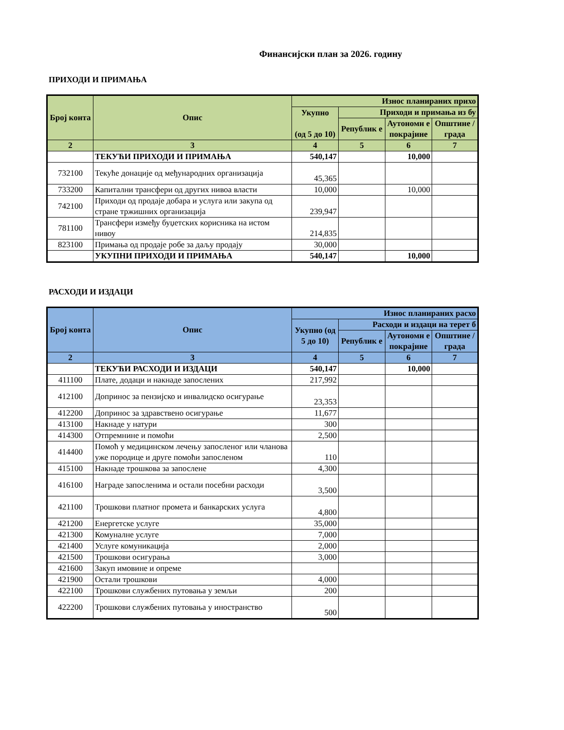Финансијски план за 2026. годину
ПРИХОДИ И ПРИМАЊА
| Број конта | Опис | Износ планираних прихо | | | |
| --- | --- | --- | --- | --- | --- |
| | | Укупно (од 5 до 10) | Приходи и примања из бу | | |
| | | | Републик е | Аутономн е покрајине | Општине / града |
| 2 | 3 | 4 | 5 | 6 | 7 |
| | ТЕКУЋИ ПРИХОДИ И ПРИМАЊА | 540,147 | | 10,000 | |
| 732100 | Текуће донације од међународних организација | 45,365 | | | |
| 733200 | Капитални трансфери од других нивоа власти | 10,000 | | 10,000 | |
| 742100 | Приходи од продаје добара и услуга или закупа од стране тржишних организација | 239,947 | | | |
| 781100 | Трансфери између буџетских корисника на истом нивоу | 214,835 | | | |
| 823100 | Примања од продаје робе за даљу продају | 30,000 | | | |
| | УКУПНИ ПРИХОДИ И ПРИМАЊА | 540,147 | | 10,000 | |
РАСХОДИ И ИЗДАЦИ
| Број конта | Опис | Износ планираних расхо | | | |
| --- | --- | --- | --- | --- | --- |
| | | Укупно (од 5 до 10) | Расходи и издаци на терет б | | |
| | | | Републик е | Аутономн е покрајине | Општине / града |
| 2 | 3 | 4 | 5 | 6 | 7 |
| | ТЕКУЋИ РАСХОДИ И ИЗДАЦИ | 540,147 | | 10,000 | |
| 411100 | Плате, додаци и накнаде запослених | 217,992 | | | |
| 412100 | Допринос за пензијско и инвалидско осигурање | 23,353 | | | |
| 412200 | Допринос за здравствено осигурање | 11,677 | | | |
| 413100 | Накнаде у натури | 300 | | | |
| 414300 | Отпремнине и помоћи | 2,500 | | | |
| 414400 | Помоћ у медицинском лечењу запосленог или чланова уже породице и друге помоћи запосленом | 110 | | | |
| 415100 | Накнаде трошкова за запослене | 4,300 | | | |
| 416100 | Награде запосленима и остали посебни расходи | 3,500 | | | |
| 421100 | Трошкови платног промета и банкарских услуга | 4,800 | | | |
| 421200 | Енергетске услуге | 35,000 | | | |
| 421300 | Комуналне услуге | 7,000 | | | |
| 421400 | Услуге комуникација | 2,000 | | | |
| 421500 | Трошкови осигурања | 3,000 | | | |
| 421600 | Закуп имовине и опреме | | | | |
| 421900 | Остали трошкови | 4,000 | | | |
| 422100 | Трошкови службених путовања у земљи | 200 | | | |
| 422200 | Трошкови службених путовања у иностранство | 500 | | | |